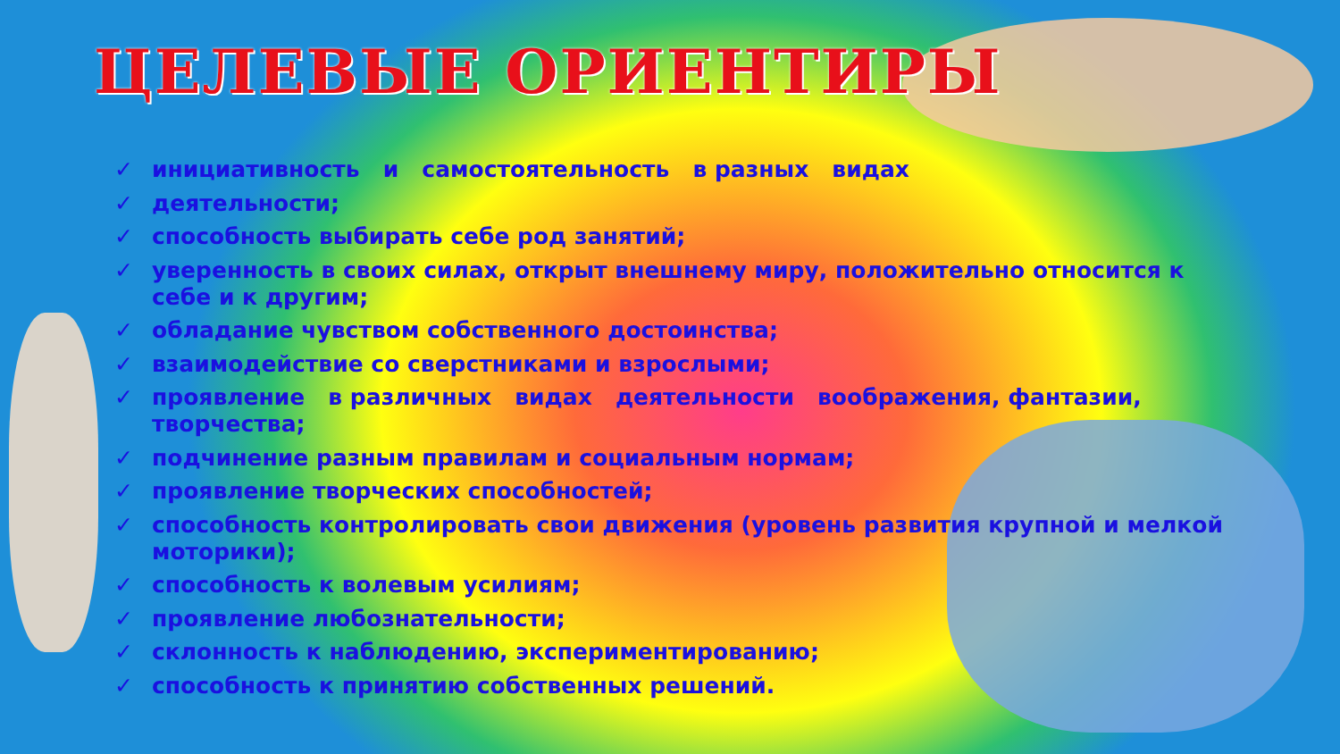ЦЕЛЕВЫЕ ОРИЕНТИРЫ
✓ инициативность и самостоятельность в разных видах
✓ деятельности;
✓ способность выбирать себе род занятий;
✓ уверенность в своих силах, открыт внешнему миру, положительно относится к себе и к другим;
✓ обладание чувством собственного достоинства;
✓ взаимодействие со сверстниками и взрослыми;
✓ проявление в различных видах деятельности воображения, фантазии, творчества;
✓ подчинение разным правилам и социальным нормам;
✓ проявление творческих способностей;
✓ способность контролировать свои движения (уровень развития крупной и мелкой моторики);
✓ способность к волевым усилиям;
✓ проявление любознательности;
✓ склонность к наблюдению, экспериментированию;
✓ способность к принятию собственных решений.